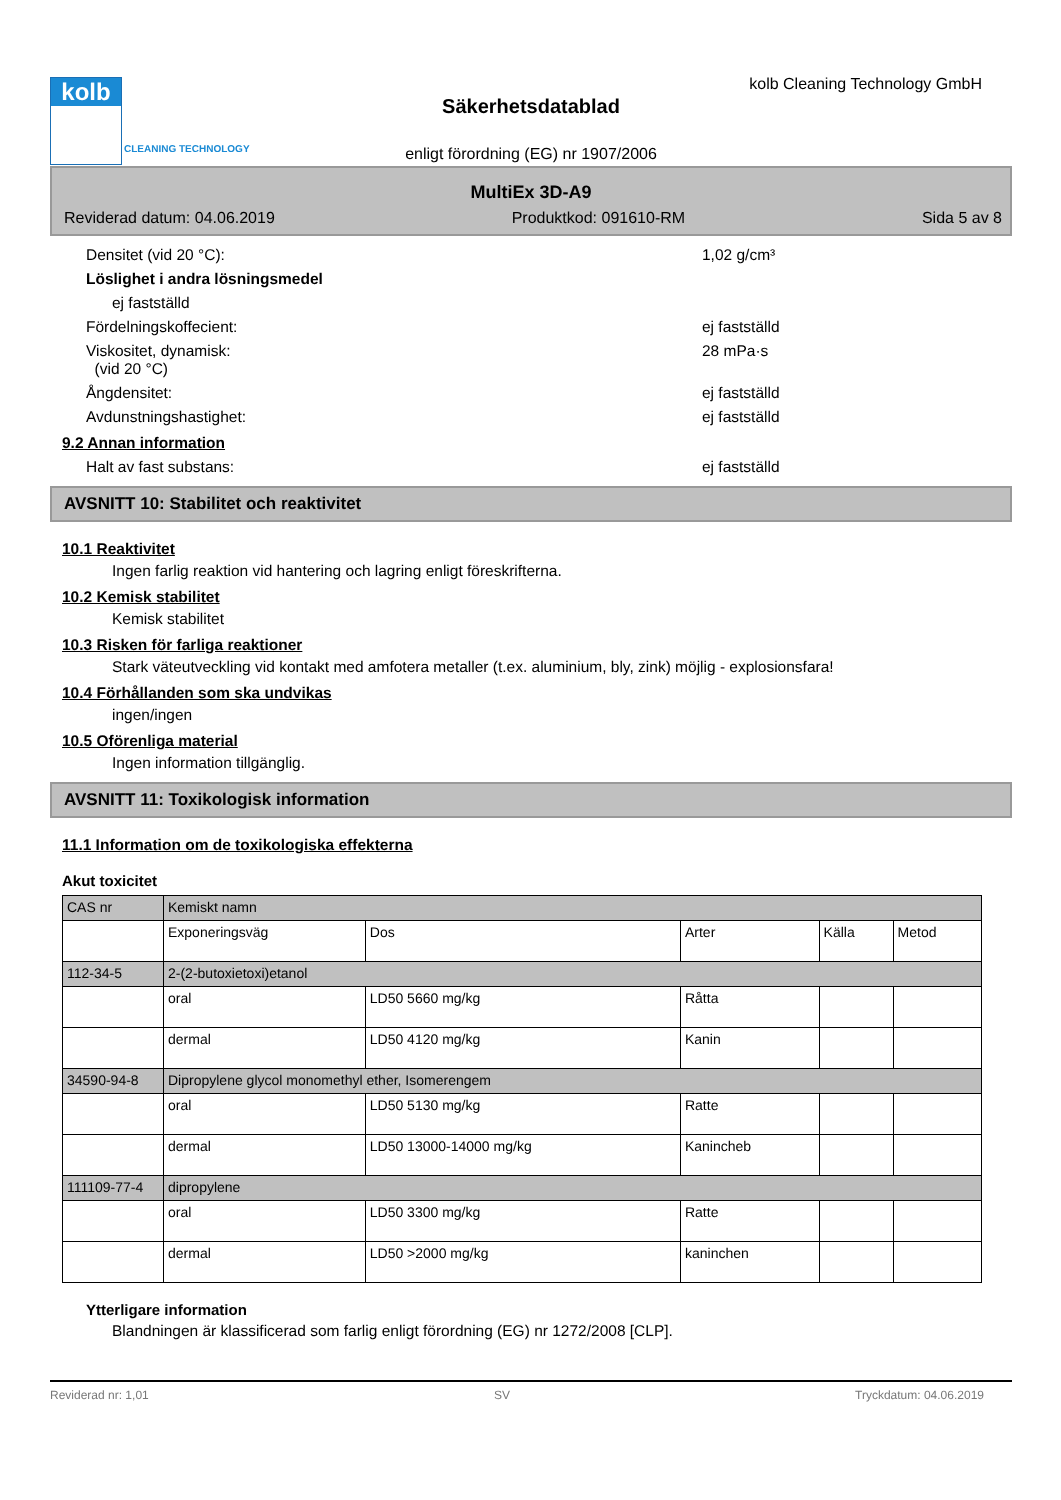kolb
CLEANING TECHNOLOGY
kolb Cleaning Technology GmbH
Säkerhetsdatablad
enligt förordning (EG) nr 1907/2006
MultiEx 3D-A9
Reviderad datum: 04.06.2019 Produktkod: 091610-RM Sida 5 av 8
Densitet (vid 20 °C): 1,02 g/cm³
Löslighet i andra lösningsmedel
ej fastställd
Fördelningskoffecient: ej fastställd
Viskositet, dynamisk:
(vid 20 °C) 28 mPa·s
Ångdensitet: ej fastställd
Avdunstningshastighet: ej fastställd
9.2 Annan information
Halt av fast substans: ej fastställd
AVSNITT 10: Stabilitet och reaktivitet
10.1 Reaktivitet
Ingen farlig reaktion vid hantering och lagring enligt föreskrifterna.
10.2 Kemisk stabilitet
Kemisk stabilitet
10.3 Risken för farliga reaktioner
Stark väteutveckling vid kontakt med amfotera metaller (t.ex. aluminium, bly, zink) möjlig - explosionsfara!
10.4 Förhållanden som ska undvikas
ingen/ingen
10.5 Oförenliga material
Ingen information tillgänglig.
AVSNITT 11: Toxikologisk information
11.1 Information om de toxikologiska effekterna
Akut toxicitet
| CAS nr | Kemiskt namn | | | | |
| | Exponeringsväg | Dos | Arter | Källa | Metod |
| 112-34-5 | 2-(2-butoxietoxi)etanol | | | | |
| | oral | LD50 5660 mg/kg | Råtta | | |
| | dermal | LD50 4120 mg/kg | Kanin | | |
| 34590-94-8 | Dipropylene glycol monomethyl ether, Isomerengem | | | | |
| | oral | LD50 5130 mg/kg | Ratte | | |
| | dermal | LD50 13000-14000 mg/kg | Kanincheb | | |
| 111109-77-4 | dipropylene | | | | |
| | oral | LD50 3300 mg/kg | Ratte | | |
| | dermal | LD50 >2000 mg/kg | kaninchen | | |
Ytterligare information
Blandningen är klassificerad som farlig enligt förordning (EG) nr 1272/2008 [CLP].
Reviderad nr: 1,01 SV Tryckdatum: 04.06.2019